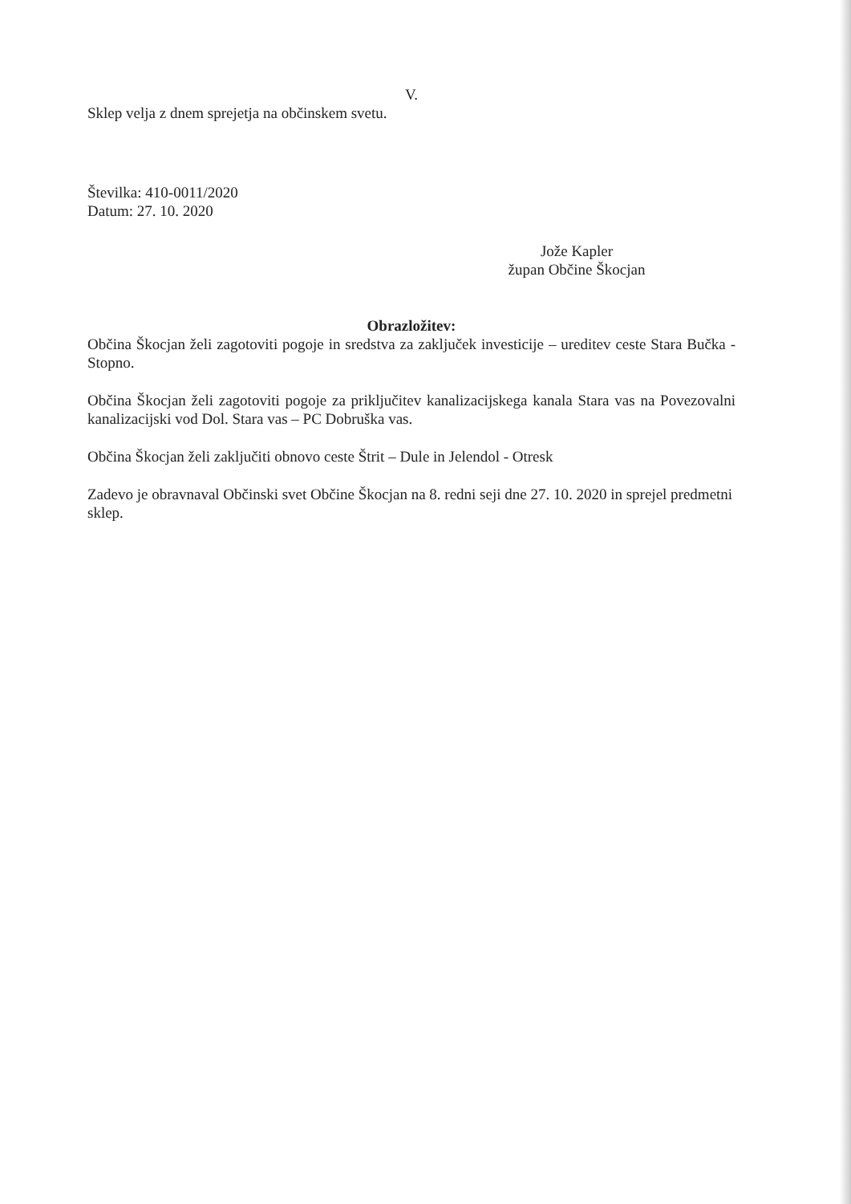V.
Sklep velja z dnem sprejetja na občinskem svetu.
Številka: 410-0011/2020
Datum: 27. 10. 2020
Jože Kapler
župan Občine Škocjan
Obrazložitev:
Občina Škocjan želi zagotoviti pogoje in sredstva za zaključek investicije – ureditev ceste Stara Bučka - Stopno.
Občina Škocjan želi zagotoviti pogoje za priključitev kanalizacijskega kanala Stara vas na Povezovalni kanalizacijski vod Dol. Stara vas – PC Dobruška vas.
Občina Škocjan želi zaključiti obnovo ceste Štrit – Dule in Jelendol - Otresk
Zadevo je obravnaval Občinski svet Občine Škocjan na 8. redni seji dne 27. 10. 2020 in sprejel predmetni sklep.